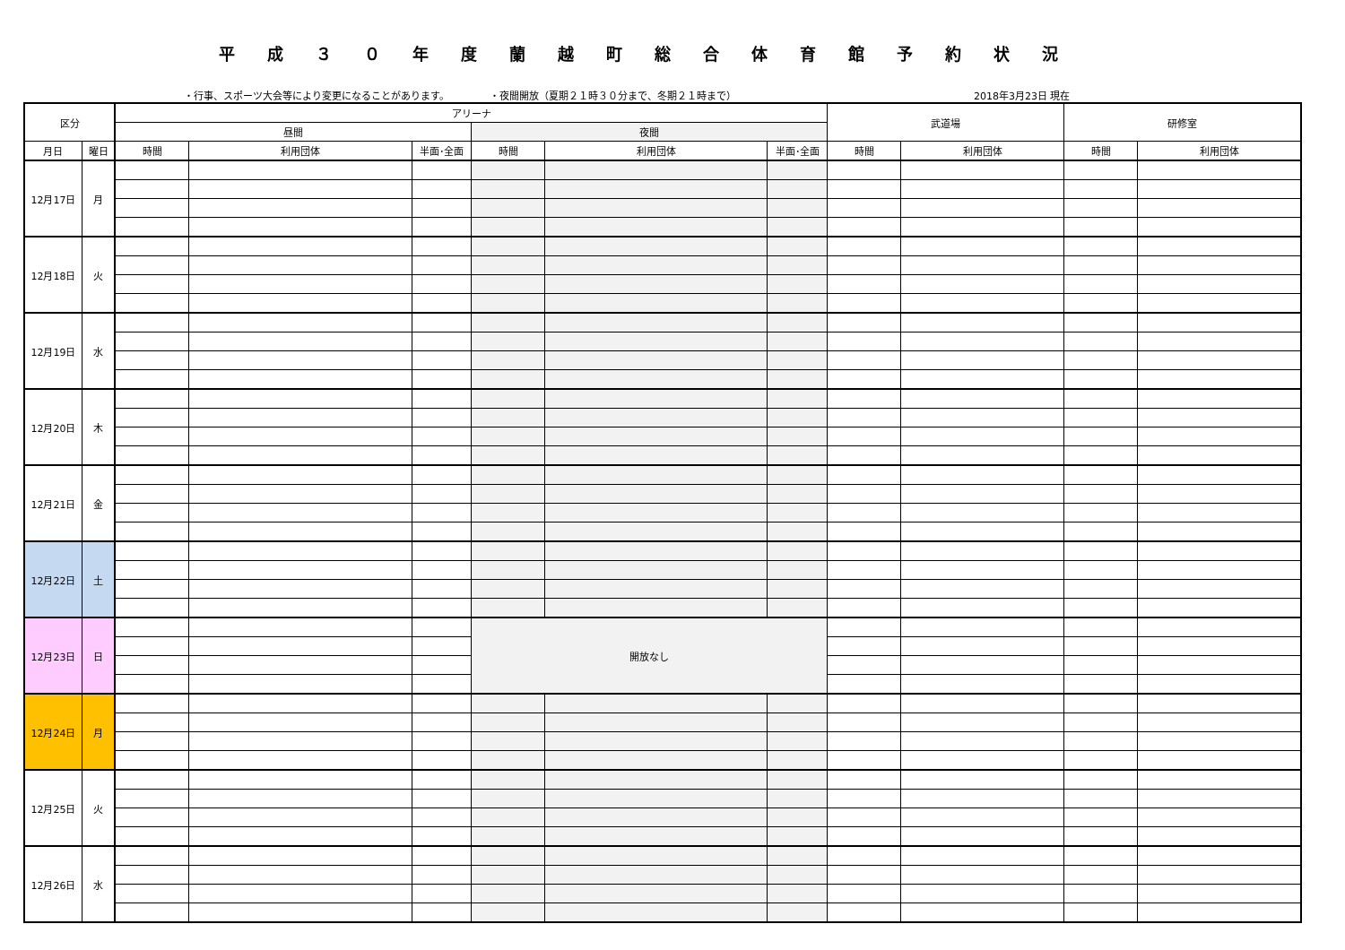平成３０年度蘭越町総合体育館予約状況
・行事、スポーツ大会等により変更になることがあります。 ・夜間開放（夏期２１時３０分まで、冬期２１時まで） 2018年3月23日 現在
| 区分 | | アリーナ | | | | | | 武道場 | | 研修室 | |
| --- | --- | --- | --- | --- | --- | --- | --- | --- | --- | --- | --- |
| | | 昼間 | | | 夜間 | | | | | | |
| 月日 | 曜日 | 時間 | 利用団体 | 半面･全面 | 時間 | 利用団体 | 半面･全面 | 時間 | 利用団体 | 時間 | 利用団体 |
| 12月17日 | 月 | | | | | | | | | | |
| 12月18日 | 火 | | | | | | | | | | |
| 12月19日 | 水 | | | | | | | | | | |
| 12月20日 | 木 | | | | | | | | | | |
| 12月21日 | 金 | | | | | | | | | | |
| 12月22日 | 土 | | | | | | | | | | |
| 12月23日 | 日 | | | | 開放なし | | | | | | |
| 12月24日 | 月 | | | | | | | | | | |
| 12月25日 | 火 | | | | | | | | | | |
| 12月26日 | 水 | | | | | | | | | | |